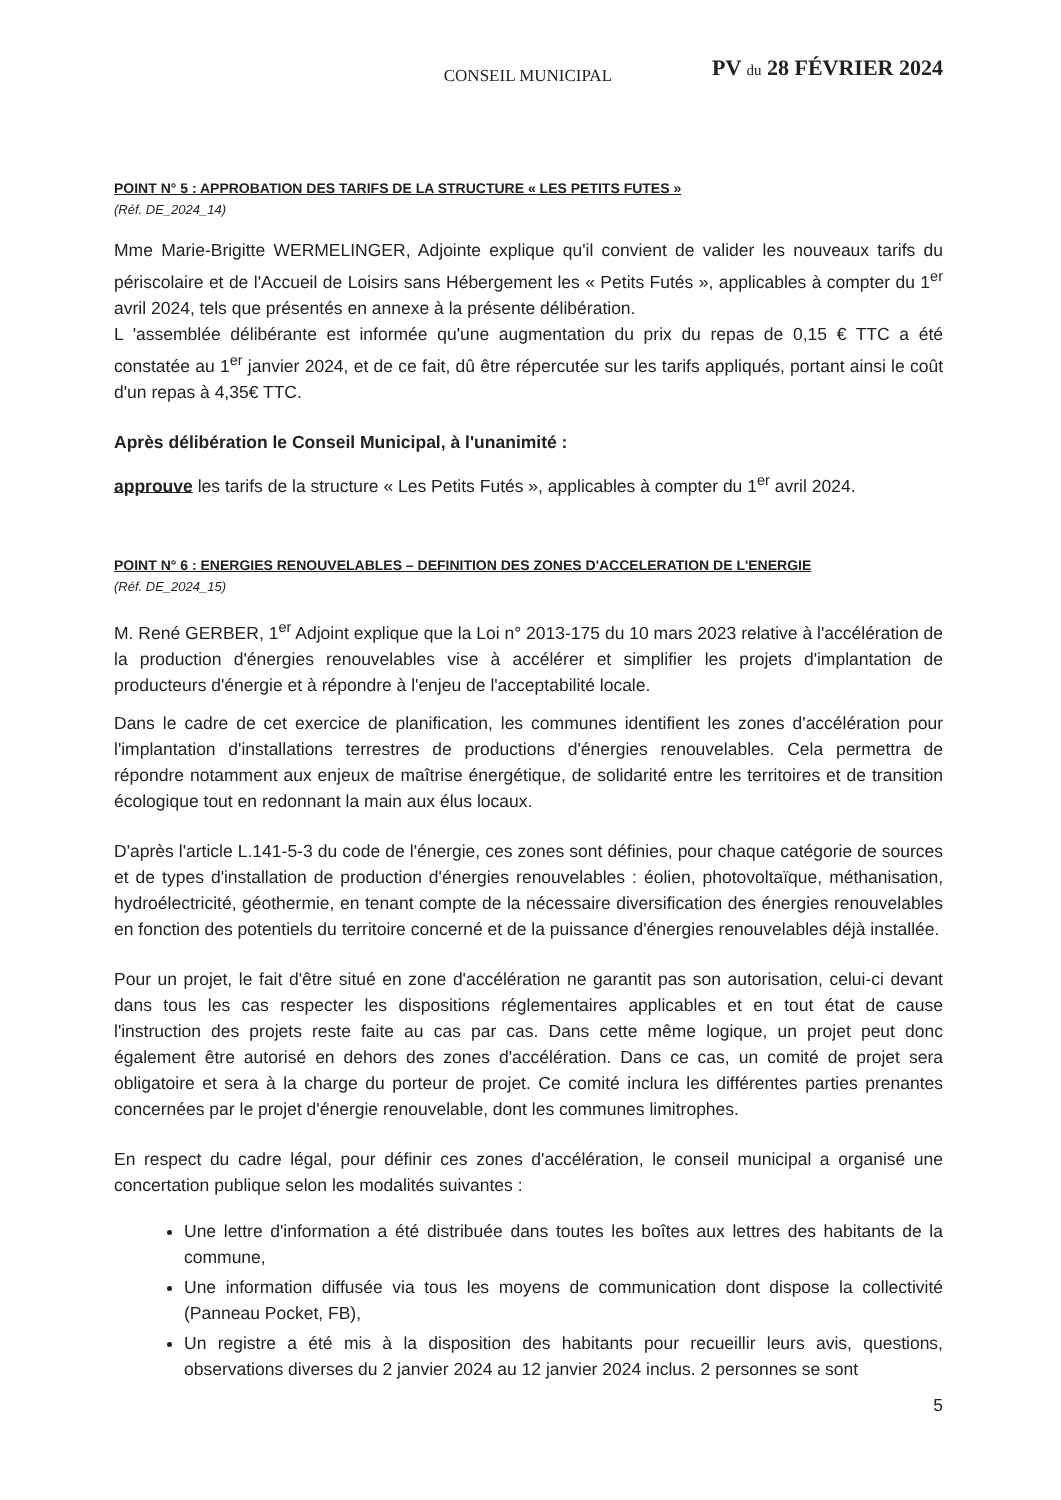CONSEIL MUNICIPAL PV du 28 FÉVRIER 2024
POINT N° 5 : APPROBATION DES TARIFS DE LA STRUCTURE « LES PETITS FUTES »
(Réf. DE_2024_14)
Mme Marie-Brigitte WERMELINGER, Adjointe explique qu'il convient de valider les nouveaux tarifs du périscolaire et de l'Accueil de Loisirs sans Hébergement les « Petits Futés », applicables à compter du 1<sup>er</sup> avril 2024, tels que présentés en annexe à la présente délibération.
L 'assemblée délibérante est informée qu'une augmentation du prix du repas de 0,15 € TTC a été constatée au 1<sup>er</sup> janvier 2024, et de ce fait, dû être répercutée sur les tarifs appliqués, portant ainsi le coût d'un repas à 4,35€ TTC.
Après délibération le Conseil Municipal, à l'unanimité :
approuve les tarifs de la structure « Les Petits Futés », applicables à compter du 1<sup>er</sup> avril 2024.
POINT N° 6 : ENERGIES RENOUVELABLES – DEFINITION DES ZONES D'ACCELERATION DE L'ENERGIE
(Réf. DE_2024_15)
M. René GERBER, 1<sup>er</sup> Adjoint explique que la Loi n° 2013-175 du 10 mars 2023 relative à l'accélération de la production d'énergies renouvelables vise à accélérer et simplifier les projets d'implantation de producteurs d'énergie et à répondre à l'enjeu de l'acceptabilité locale.
Dans le cadre de cet exercice de planification, les communes identifient les zones d'accélération pour l'implantation d'installations terrestres de productions d'énergies renouvelables. Cela permettra de répondre notamment aux enjeux de maîtrise énergétique, de solidarité entre les territoires et de transition écologique tout en redonnant la main aux élus locaux.
D'après l'article L.141-5-3 du code de l'énergie, ces zones sont définies, pour chaque catégorie de sources et de types d'installation de production d'énergies renouvelables : éolien, photovoltaïque, méthanisation, hydroélectricité, géothermie, en tenant compte de la nécessaire diversification des énergies renouvelables en fonction des potentiels du territoire concerné et de la puissance d'énergies renouvelables déjà installée.
Pour un projet, le fait d'être situé en zone d'accélération ne garantit pas son autorisation, celui-ci devant dans tous les cas respecter les dispositions réglementaires applicables et en tout état de cause l'instruction des projets reste faite au cas par cas. Dans cette même logique, un projet peut donc également être autorisé en dehors des zones d'accélération. Dans ce cas, un comité de projet sera obligatoire et sera à la charge du porteur de projet. Ce comité inclura les différentes parties prenantes concernées par le projet d'énergie renouvelable, dont les communes limitrophes.
En respect du cadre légal, pour définir ces zones d'accélération, le conseil municipal a organisé une concertation publique selon les modalités suivantes :
Une lettre d'information a été distribuée dans toutes les boîtes aux lettres des habitants de la commune,
Une information diffusée via tous les moyens de communication dont dispose la collectivité (Panneau Pocket, FB),
Un registre a été mis à la disposition des habitants pour recueillir leurs avis, questions, observations diverses du 2 janvier 2024 au 12 janvier 2024 inclus. 2 personnes se sont
5